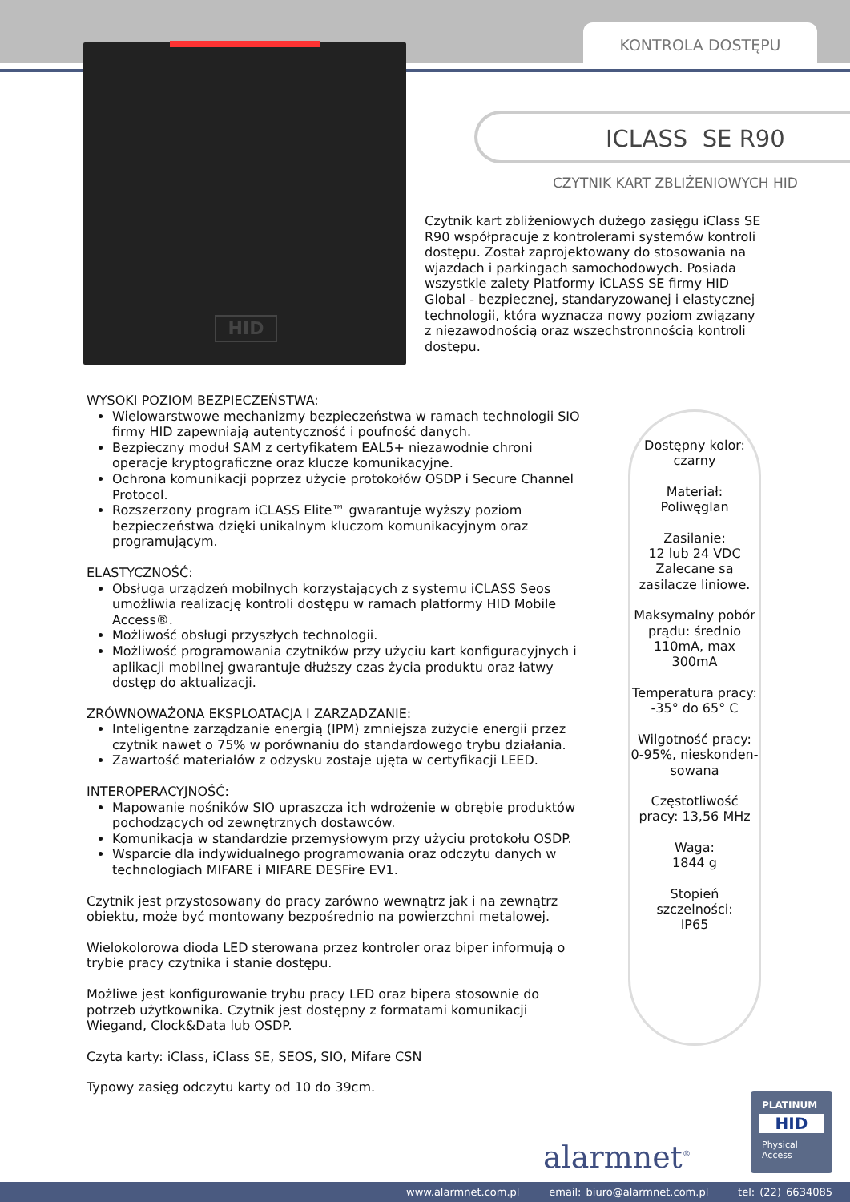KONTROLA DOSTĘPU
HID
ICLASS SE R90
CZYTNIK KART ZBLIŻENIOWYCH HID
Czytnik kart zbliżeniowych dużego zasięgu iClass SE R90 współpracuje z kontrolerami systemów kontroli dostępu. Został zaprojektowany do stosowania na wjazdach i parkingach samochodowych. Posiada wszystkie zalety Platformy iCLASS SE firmy HID Global - bezpiecznej, standaryzowanej i elastycznej technologii, która wyznacza nowy poziom związany z niezawodnością oraz wszechstronnością kontroli dostępu.
WYSOKI POZIOM BEZPIECZEŃSTWA:
Wielowarstwowe mechanizmy bezpieczeństwa w ramach technologii SIO firmy HID zapewniają autentyczność i poufność danych.
Bezpieczny moduł SAM z certyfikatem EAL5+ niezawodnie chroni operacje kryptograficzne oraz klucze komunikacyjne.
Ochrona komunikacji poprzez użycie protokołów OSDP i Secure Channel Protocol.
Rozszerzony program iCLASS Elite™ gwarantuje wyższy poziom bezpieczeństwa dzięki unikalnym kluczom komunikacyjnym oraz programującym.
ELASTYCZNOŚĆ:
Obsługa urządzeń mobilnych korzystających z systemu iCLASS Seos umożliwia realizację kontroli dostępu w ramach platformy HID Mobile Access®.
Możliwość obsługi przyszłych technologii.
Możliwość programowania czytników przy użyciu kart konfiguracyjnych i aplikacji mobilnej gwarantuje dłuższy czas życia produktu oraz łatwy dostęp do aktualizacji.
ZRÓWNOWAŻONA EKSPLOATACJA I ZARZĄDZANIE:
Inteligentne zarządzanie energią (IPM) zmniejsza zużycie energii przez czytnik nawet o 75% w porównaniu do standardowego trybu działania.
Zawartość materiałów z odzysku zostaje ujęta w certyfikacji LEED.
INTEROPERACYJNOŚĆ:
Mapowanie nośników SIO upraszcza ich wdrożenie w obrębie produktów pochodzących od zewnętrznych dostawców.
Komunikacja w standardzie przemysłowym przy użyciu protokołu OSDP.
Wsparcie dla indywidualnego programowania oraz odczytu danych w technologiach MIFARE i MIFARE DESFire EV1.
Czytnik jest przystosowany do pracy zarówno wewnątrz jak i na zewnątrz obiektu, może być montowany bezpośrednio na powierzchni metalowej.
Wielokolorowa dioda LED sterowana przez kontroler oraz biper informują o trybie pracy czytnika i stanie dostępu.
Możliwe jest konfigurowanie trybu pracy LED oraz bipera stosownie do potrzeb użytkownika. Czytnik jest dostępny z formatami komunikacji Wiegand, Clock&Data lub OSDP.
Czyta karty: iClass, iClass SE, SEOS, SIO, Mifare CSN
Typowy zasięg odczytu karty od 10 do 39cm.
Dostępny kolor:
czarny
Materiał:
Poliwęglan
Zasilanie:
12 lub 24 VDC Zalecane są zasilacze liniowe.
Maksymalny pobór prądu: średnio 110mA, max 300mA
Temperatura pracy: -35° do 65° C
Wilgotność pracy: 0-95%, nieskonden-sowana
Częstotliwość pracy: 13,56 MHz
Waga:
1844 g
Stopień szczelności:
IP65
alarmnet<sup>®</sup>
PLATINUM
HID
Physical
Access
www.alarmnet.com.pl email: biuro@alarmnet.com.pl tel: (22) 6634085